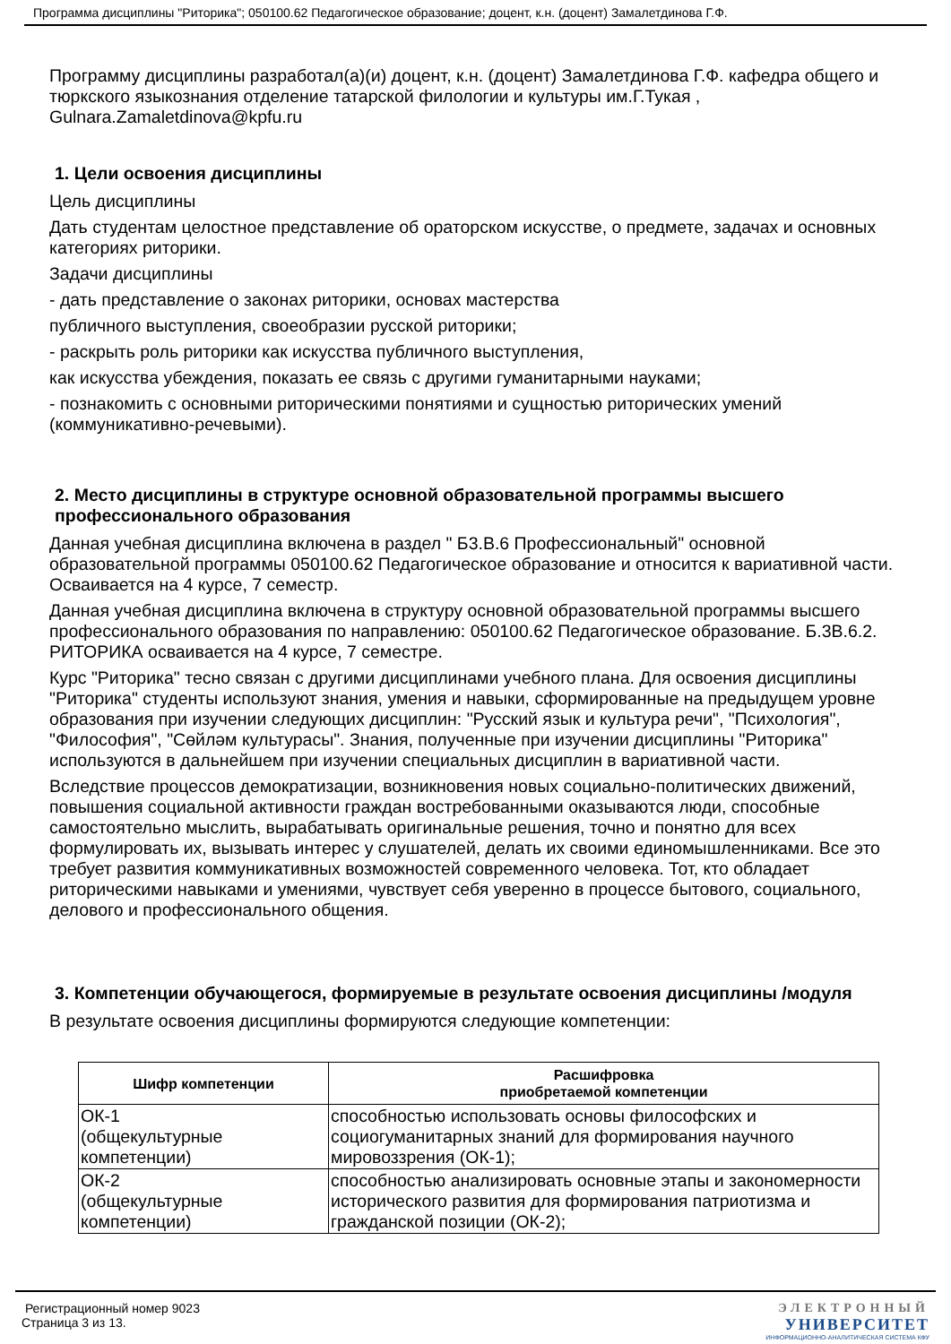Программа дисциплины "Риторика"; 050100.62 Педагогическое образование; доцент, к.н. (доцент) Замалетдинова Г.Ф.
Программу дисциплины разработал(а)(и) доцент, к.н. (доцент) Замалетдинова Г.Ф. кафедра общего и тюркского языкознания отделение татарской филологии и культуры им.Г.Тукая , Gulnara.Zamaletdinova@kpfu.ru
1. Цели освоения дисциплины
Цель дисциплины
Дать студентам целостное представление об ораторском искусстве, о предмете, задачах и основных категориях риторики.
Задачи дисциплины
- дать представление о законах риторики, основах мастерства
публичного выступления, своеобразии русской риторики;
- раскрыть роль риторики как искусства публичного выступления,
как искусства убеждения, показать ее связь с другими гуманитарными науками;
- познакомить с основными риторическими понятиями и сущностью риторических умений (коммуникативно-речевыми).
2. Место дисциплины в структуре основной образовательной программы высшего профессионального образования
Данная учебная дисциплина включена в раздел " Б3.В.6 Профессиональный" основной образовательной программы 050100.62 Педагогическое образование и относится к вариативной части. Осваивается на 4 курсе, 7 семестр.
Данная учебная дисциплина включена в структуру основной образовательной программы высшего профессионального образования по направлению: 050100.62 Педагогическое образование. Б.3В.6.2. РИТОРИКА осваивается на 4 курсе, 7 семестре.
Курс "Риторика" тесно связан с другими дисциплинами учебного плана. Для освоения дисциплины "Риторика" студенты используют знания, умения и навыки, сформированные на предыдущем уровне образования при изучении следующих дисциплин: "Русский язык и культура речи", "Психология", "Философия", "Сөйләм культурасы". Знания, полученные при изучении дисциплины "Риторика" используются в дальнейшем при изучении специальных дисциплин в вариативной части.
Вследствие процессов демократизации, возникновения новых социально-политических движений, повышения социальной активности граждан востребованными оказываются люди, способные самостоятельно мыслить, вырабатывать оригинальные решения, точно и понятно для всех формулировать их, вызывать интерес у слушателей, делать их своими единомышленниками. Все это требует развития коммуникативных возможностей современного человека. Тот, кто обладает риторическими навыками и умениями, чувствует себя уверенно в процессе бытового, социального, делового и профессионального общения.
3. Компетенции обучающегося, формируемые в результате освоения дисциплины /модуля
В результате освоения дисциплины формируются следующие компетенции:
| Шифр компетенции | Расшифровка приобретаемой компетенции |
| --- | --- |
| ОК-1 (общекультурные компетенции) | способностью использовать основы философских и социогуманитарных знаний для формирования научного мировоззрения (ОК-1); |
| ОК-2 (общекультурные компетенции) | способностью анализировать основные этапы и закономерности исторического развития для формирования патриотизма и гражданской позиции (ОК-2); |
Регистрационный номер 9023
Страница 3 из 13.
ЭЛЕКТРОННЫЙ
УНИВЕРСИТЕТ
ИНФОРМАЦИОННО-АНАЛИТИЧЕСКАЯ СИСТЕМА КФУ